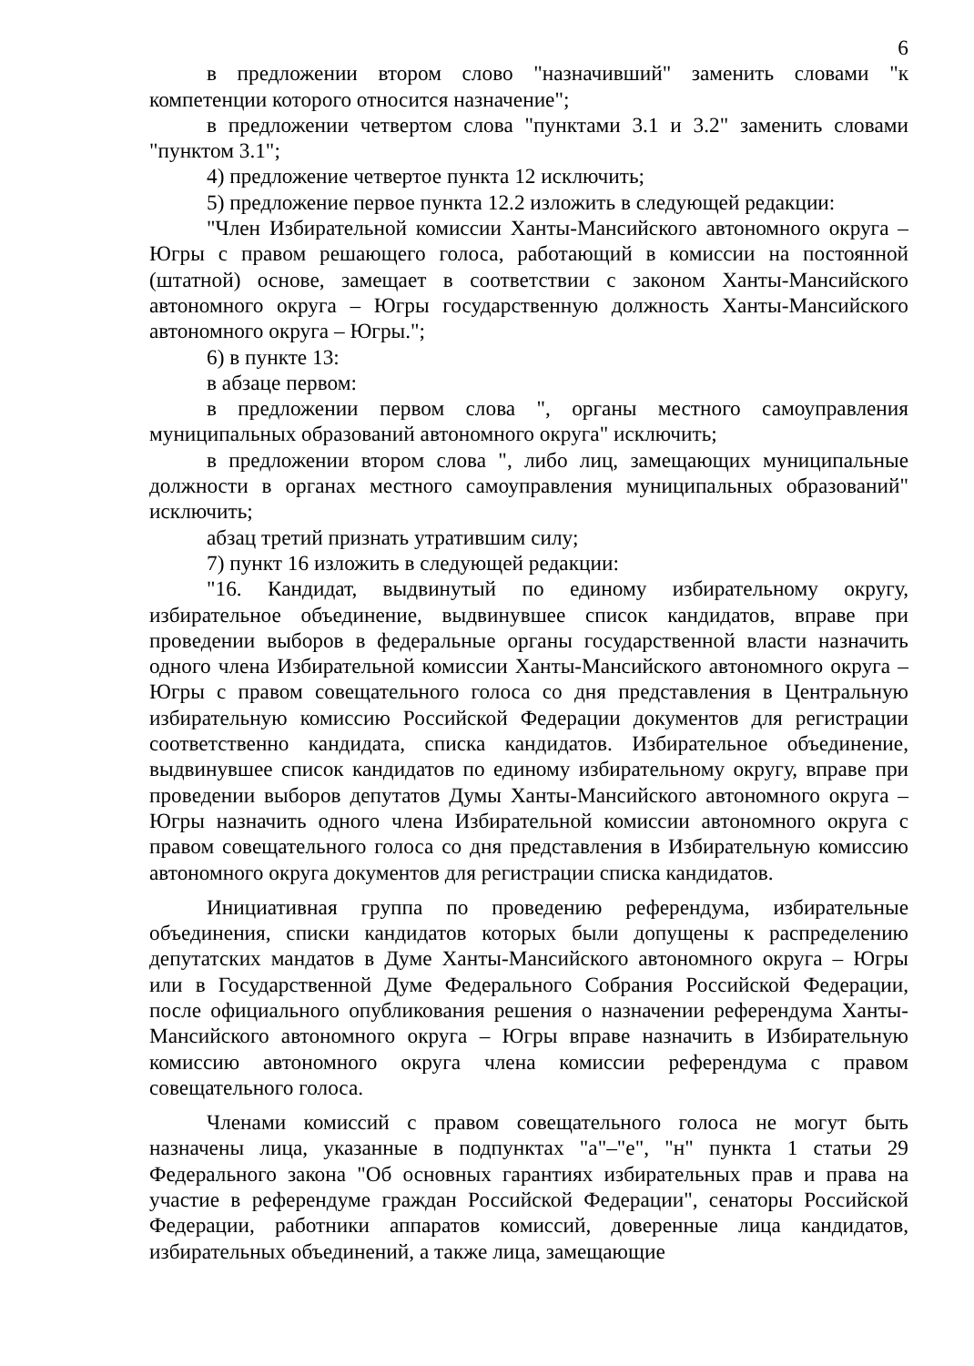6
в предложении втором слово "назначивший" заменить словами "к компетенции которого относится назначение";
в предложении четвертом слова "пунктами 3.1 и 3.2" заменить словами "пунктом 3.1";
4) предложение четвертое пункта 12 исключить;
5) предложение первое пункта 12.2 изложить в следующей редакции:
"Член Избирательной комиссии Ханты-Мансийского автономного округа – Югры с правом решающего голоса, работающий в комиссии на постоянной (штатной) основе, замещает в соответствии с законом Ханты-Мансийского автономного округа – Югры государственную должность Ханты-Мансийского автономного округа – Югры.";
6) в пункте 13:
в абзаце первом:
в предложении первом слова ", органы местного самоуправления муниципальных образований автономного округа" исключить;
в предложении втором слова ", либо лиц, замещающих муниципальные должности в органах местного самоуправления муниципальных образований" исключить;
абзац третий признать утратившим силу;
7) пункт 16 изложить в следующей редакции:
"16. Кандидат, выдвинутый по единому избирательному округу, избирательное объединение, выдвинувшее список кандидатов, вправе при проведении выборов в федеральные органы государственной власти назначить одного члена Избирательной комиссии Ханты-Мансийского автономного округа – Югры с правом совещательного голоса со дня представления в Центральную избирательную комиссию Российской Федерации документов для регистрации соответственно кандидата, списка кандидатов. Избирательное объединение, выдвинувшее список кандидатов по единому избирательному округу, вправе при проведении выборов депутатов Думы Ханты-Мансийского автономного округа – Югры назначить одного члена Избирательной комиссии автономного округа с правом совещательного голоса со дня представления в Избирательную комиссию автономного округа документов для регистрации списка кандидатов.
Инициативная группа по проведению референдума, избирательные объединения, списки кандидатов которых были допущены к распределению депутатских мандатов в Думе Ханты-Мансийского автономного округа – Югры или в Государственной Думе Федерального Собрания Российской Федерации, после официального опубликования решения о назначении референдума Ханты-Мансийского автономного округа – Югры вправе назначить в Избирательную комиссию автономного округа члена комиссии референдума с правом совещательного голоса.
Членами комиссий с правом совещательного голоса не могут быть назначены лица, указанные в подпунктах "а"–"е", "н" пункта 1 статьи 29 Федерального закона "Об основных гарантиях избирательных прав и права на участие в референдуме граждан Российской Федерации", сенаторы Российской Федерации, работники аппаратов комиссий, доверенные лица кандидатов, избирательных объединений, а также лица, замещающие